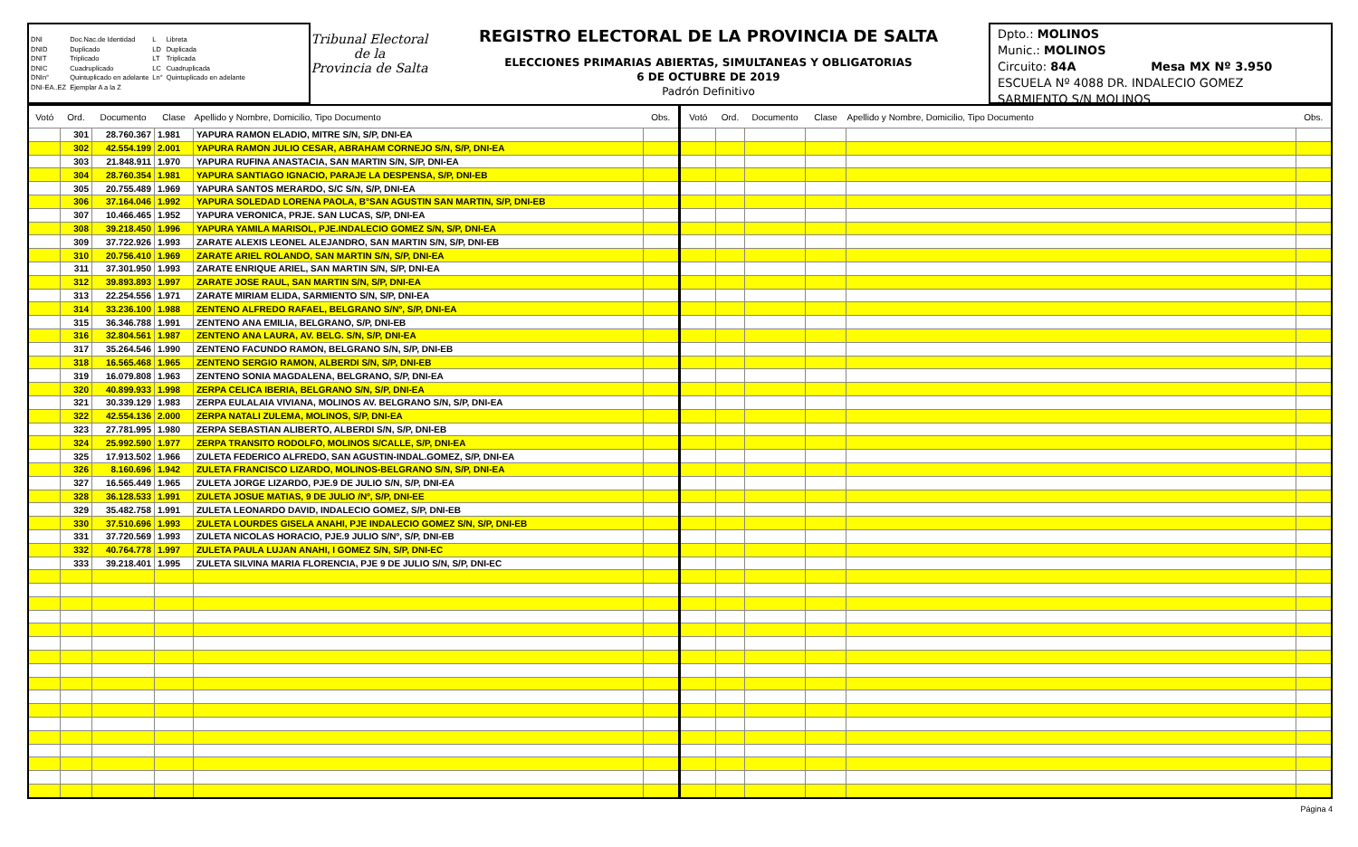| DNI | Doc.Nac.de Identidad | L | Libreta |
| DNID | Duplicado | LD | Duplicada |
| DNIT | Triplicado | LT | Triplicada |
| DNIC | Cuadruplicado | LC | Cuadruplicada |
| DNIn° | Quintuplicado en adelante | Ln° | Quintuplicado en adelante |
| DNI-EA..EZ | Ejemplar A a la Z | | |
Tribunal Electoral
de la
Provincia de Salta
REGISTRO ELECTORAL DE LA PROVINCIA DE SALTA
ELECCIONES PRIMARIAS ABIERTAS, SIMULTANEAS Y OBLIGATORIAS
6 DE OCTUBRE DE 2019
Padrón Definitivo
Dpto.: MOLINOS
Munic.: MOLINOS
Circuito: 84A Mesa MX Nº 3.950
ESCUELA Nº 4088 DR. INDALECIO GOMEZ
SARMIENTO S/N MOLINOS
| Votó | Ord. | Documento | Clase | Apellido y Nombre, Domicilio, Tipo Documento | Obs. | Votó | Ord. | Documento | Clase | Apellido y Nombre, Domicilio, Tipo Documento | Obs. |
| --- | --- | --- | --- | --- | --- | --- | --- | --- | --- | --- | --- |
| | 301 | 28.760.367 | 1.981 | YAPURA RAMON ELADIO, MITRE S/N, S/P, DNI-EA | | | | | | | |
| | 302 | 42.554.199 | 2.001 | YAPURA RAMON JULIO CESAR, ABRAHAM CORNEJO S/N, S/P, DNI-EA | | | | | | | |
| | 303 | 21.848.911 | 1.970 | YAPURA RUFINA ANASTACIA, SAN MARTIN S/N, S/P, DNI-EA | | | | | | | |
| | 304 | 28.760.354 | 1.981 | YAPURA SANTIAGO IGNACIO, PARAJE LA DESPENSA, S/P, DNI-EB | | | | | | | |
| | 305 | 20.755.489 | 1.969 | YAPURA SANTOS MERARDO, S/C S/N, S/P, DNI-EA | | | | | | | |
| | 306 | 37.164.046 | 1.992 | YAPURA SOLEDAD LORENA PAOLA, B°SAN AGUSTIN SAN MARTIN, S/P, DNI-EB | | | | | | | |
| | 307 | 10.466.465 | 1.952 | YAPURA VERONICA, PRJE. SAN LUCAS, S/P, DNI-EA | | | | | | | |
| | 308 | 39.218.450 | 1.996 | YAPURA YAMILA MARISOL, PJE.INDALECIO GOMEZ S/N, S/P, DNI-EA | | | | | | | |
| | 309 | 37.722.926 | 1.993 | ZARATE ALEXIS LEONEL ALEJANDRO, SAN MARTIN S/N, S/P, DNI-EB | | | | | | | |
| | 310 | 20.756.410 | 1.969 | ZARATE ARIEL ROLANDO, SAN MARTIN S/N, S/P, DNI-EA | | | | | | | |
| | 311 | 37.301.950 | 1.993 | ZARATE ENRIQUE ARIEL, SAN MARTIN S/N, S/P, DNI-EA | | | | | | | |
| | 312 | 39.893.893 | 1.997 | ZARATE JOSE RAUL, SAN MARTIN S/N, S/P, DNI-EA | | | | | | | |
| | 313 | 22.254.556 | 1.971 | ZARATE MIRIAM ELIDA, SARMIENTO S/N, S/P, DNI-EA | | | | | | | |
| | 314 | 33.236.100 | 1.988 | ZENTENO ALFREDO RAFAEL, BELGRANO S/Nº, S/P, DNI-EA | | | | | | | |
| | 315 | 36.346.788 | 1.991 | ZENTENO ANA EMILIA, BELGRANO, S/P, DNI-EB | | | | | | | |
| | 316 | 32.804.561 | 1.987 | ZENTENO ANA LAURA, AV. BELG. S/N, S/P, DNI-EA | | | | | | | |
| | 317 | 35.264.546 | 1.990 | ZENTENO FACUNDO RAMON, BELGRANO S/N, S/P, DNI-EB | | | | | | | |
| | 318 | 16.565.468 | 1.965 | ZENTENO SERGIO RAMON, ALBERDI S/N, S/P, DNI-EB | | | | | | | |
| | 319 | 16.079.808 | 1.963 | ZENTENO SONIA MAGDALENA, BELGRANO, S/P, DNI-EA | | | | | | | |
| | 320 | 40.899.933 | 1.998 | ZERPA CELICA IBERIA, BELGRANO S/N, S/P, DNI-EA | | | | | | | |
| | 321 | 30.339.129 | 1.983 | ZERPA EULALAIA VIVIANA, MOLINOS AV. BELGRANO S/N, S/P, DNI-EA | | | | | | | |
| | 322 | 42.554.136 | 2.000 | ZERPA NATALI ZULEMA, MOLINOS, S/P, DNI-EA | | | | | | | |
| | 323 | 27.781.995 | 1.980 | ZERPA SEBASTIAN ALIBERTO, ALBERDI S/N, S/P, DNI-EB | | | | | | | |
| | 324 | 25.992.590 | 1.977 | ZERPA TRANSITO RODOLFO, MOLINOS S/CALLE, S/P, DNI-EA | | | | | | | |
| | 325 | 17.913.502 | 1.966 | ZULETA FEDERICO ALFREDO, SAN AGUSTIN-INDAL.GOMEZ, S/P, DNI-EA | | | | | | | |
| | 326 | 8.160.696 | 1.942 | ZULETA FRANCISCO LIZARDO, MOLINOS-BELGRANO S/N, S/P, DNI-EA | | | | | | | |
| | 327 | 16.565.449 | 1.965 | ZULETA JORGE LIZARDO, PJE.9 DE JULIO S/N, S/P, DNI-EA | | | | | | | |
| | 328 | 36.128.533 | 1.991 | ZULETA JOSUE MATIAS, 9 DE JULIO /Nº, S/P, DNI-EE | | | | | | | |
| | 329 | 35.482.758 | 1.991 | ZULETA LEONARDO DAVID, INDALECIO GOMEZ, S/P, DNI-EB | | | | | | | |
| | 330 | 37.510.696 | 1.993 | ZULETA LOURDES GISELA ANAHI, PJE INDALECIO GOMEZ S/N, S/P, DNI-EB | | | | | | | |
| | 331 | 37.720.569 | 1.993 | ZULETA NICOLAS HORACIO, PJE.9 JULIO S/Nº, S/P, DNI-EB | | | | | | | |
| | 332 | 40.764.778 | 1.997 | ZULETA PAULA LUJAN ANAHI, I GOMEZ S/N, S/P, DNI-EC | | | | | | | |
| | 333 | 39.218.401 | 1.995 | ZULETA SILVINA MARIA FLORENCIA, PJE 9 DE JULIO S/N, S/P, DNI-EC | | | | | | | |
Página 4